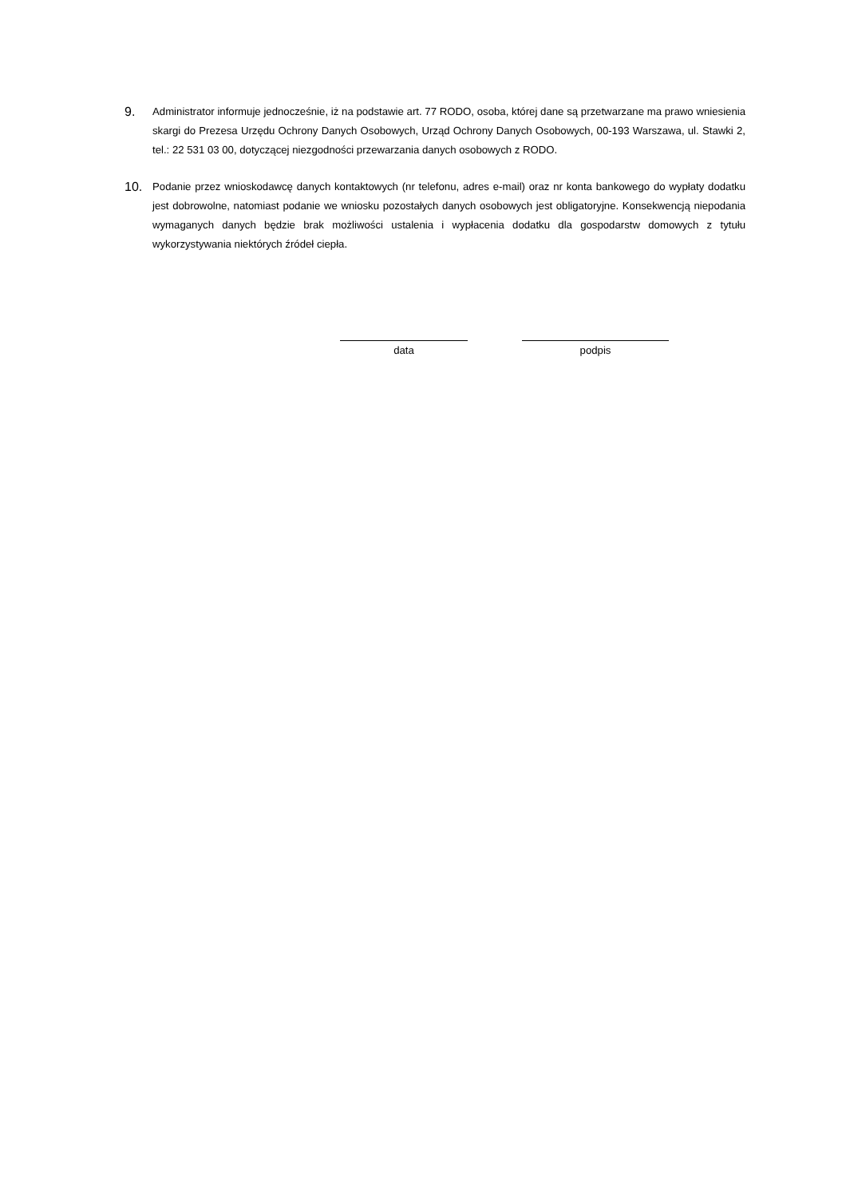9.
Administrator informuje jednocześnie, iż na podstawie art. 77 RODO, osoba, której dane są przetwarzane ma prawo wniesienia skargi do Prezesa Urzędu Ochrony Danych Osobowych, Urząd Ochrony Danych Osobowych, 00-193 Warszawa, ul. Stawki 2, tel.: 22 531 03 00, dotyczącej niezgodności przewarzania danych osobowych z RODO.
10.
Podanie przez wnioskodawcę danych kontaktowych (nr telefonu, adres e-mail) oraz nr konta bankowego do wypłaty dodatku jest dobrowolne, natomiast podanie we wniosku pozostałych danych osobowych jest obligatoryjne. Konsekwencją niepodania wymaganych danych będzie brak możliwości ustalenia i wypłacenia dodatku dla gospodarstw domowych z tytułu wykorzystywania niektórych źródeł ciepła.
data podpis